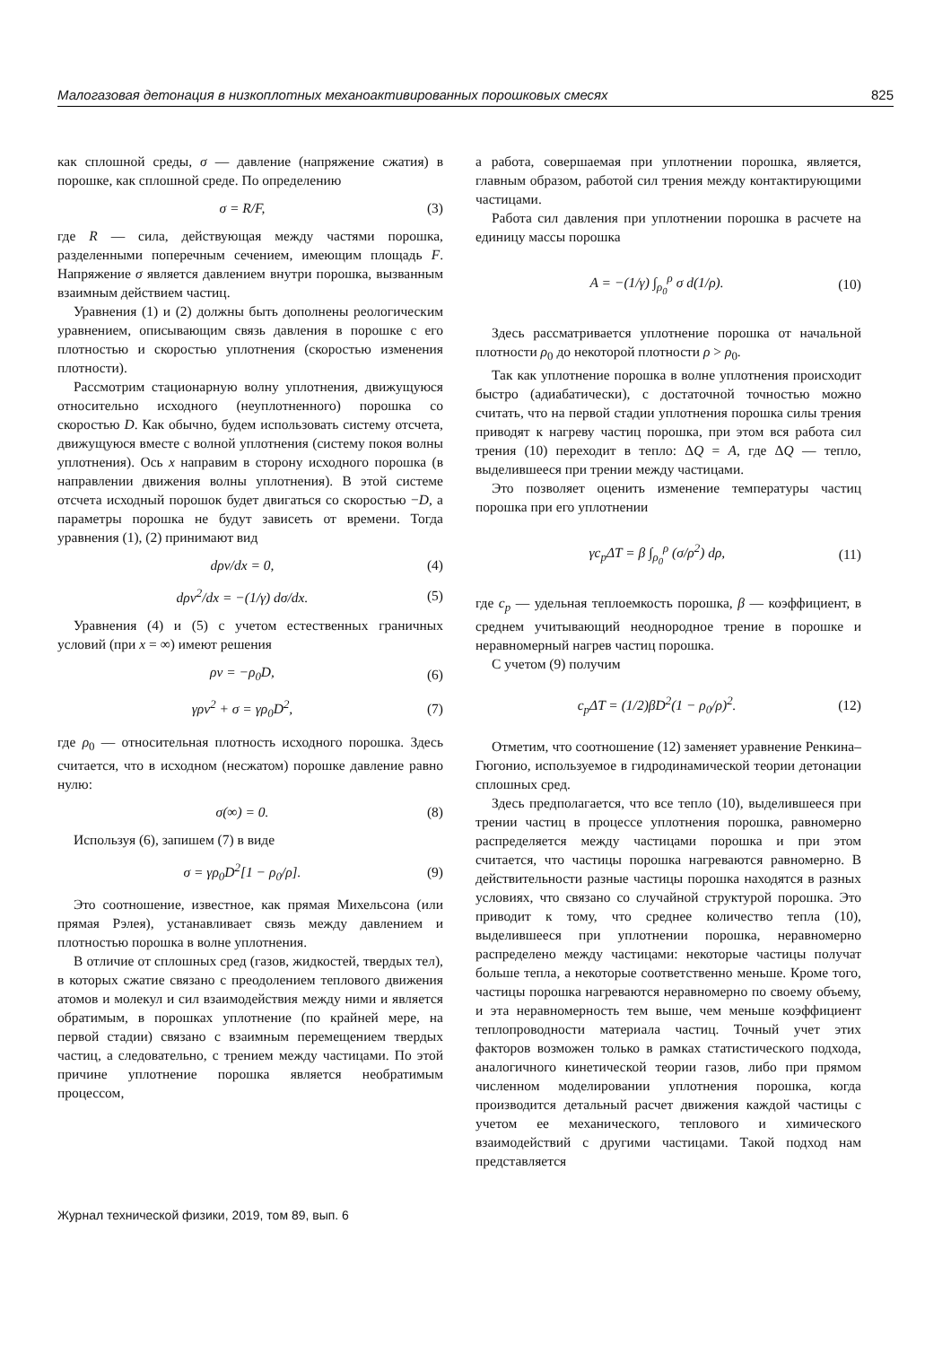Малогазовая детонация в низкоплотных механоактивированных порошковых смесях 825
как сплошной среды, σ — давление (напряжение сжатия) в порошке, как сплошной среде. По определению
σ = R/F, (3)
где R — сила, действующая между частями порошка, разделенными поперечным сечением, имеющим площадь F. Напряжение σ является давлением внутри порошка, вызванным взаимным действием частиц.
Уравнения (1) и (2) должны быть дополнены реологическим уравнением, описывающим связь давления в порошке с его плотностью и скоростью уплотнения (скоростью изменения плотности).
Рассмотрим стационарную волну уплотнения, движущуюся относительно исходного (неуплотненного) порошка со скоростью D. Как обычно, будем использовать систему отсчета, движущуюся вместе с волной уплотнения (систему покоя волны уплотнения). Ось x направим в сторону исходного порошка (в направлении движения волны уплотнения). В этой системе отсчета исходный порошок будет двигаться со скоростью −D, а параметры порошка не будут зависеть от времени. Тогда уравнения (1), (2) принимают вид
dρv/dx = 0, (4)
dρv<sup>2</sup>/dx = −(1/γ) dσ/dx. (5)
Уравнения (4) и (5) с учетом естественных граничных условий (при x = ∞) имеют решения
ρv = −ρ<sub>0</sub>D, (6)
γρv<sup>2</sup> + σ = γρ<sub>0</sub>D<sup>2</sup>, (7)
где ρ<sub>0</sub> — относительная плотность исходного порошка. Здесь считается, что в исходном (несжатом) порошке давление равно нулю:
σ(∞) = 0. (8)
Используя (6), запишем (7) в виде
σ = γρ<sub>0</sub>D<sup>2</sup>[1 − ρ<sub>0</sub>/ρ]. (9)
Это соотношение, известное, как прямая Михельсона (или прямая Рэлея), устанавливает связь между давлением и плотностью порошка в волне уплотнения.
В отличие от сплошных сред (газов, жидкостей, твердых тел), в которых сжатие связано с преодолением теплового движения атомов и молекул и сил взаимодействия между ними и является обратимым, в порошках уплотнение (по крайней мере, на первой стадии) связано с взаимным перемещением твердых частиц, а следовательно, с трением между частицами. По этой причине уплотнение порошка является необратимым процессом,
а работа, совершаемая при уплотнении порошка, является, главным образом, работой сил трения между контактирующими частицами.
Работа сил давления при уплотнении порошка в расчете на единицу массы порошка
A = −(1/γ) ∫<sub>ρ<sub>0</sub></sub><sup>ρ</sup> σ d(1/ρ). (10)
Здесь рассматривается уплотнение порошка от начальной плотности ρ<sub>0</sub> до некоторой плотности ρ > ρ<sub>0</sub>.
Так как уплотнение порошка в волне уплотнения происходит быстро (адиабатически), с достаточной точностью можно считать, что на первой стадии уплотнения порошка силы трения приводят к нагреву частиц порошка, при этом вся работа сил трения (10) переходит в тепло: ΔQ = A, где ΔQ — тепло, выделившееся при трении между частицами.
Это позволяет оценить изменение температуры частиц порошка при его уплотнении
γc<sub>p</sub>ΔT = β ∫<sub>ρ<sub>0</sub></sub><sup>ρ</sup> (σ/ρ<sup>2</sup>) dρ, (11)
где c<sub>p</sub> — удельная теплоемкость порошка, β — коэффициент, в среднем учитывающий неоднородное трение в порошке и неравномерный нагрев частиц порошка.
С учетом (9) получим
c<sub>p</sub>ΔT = (1/2)βD<sup>2</sup>(1 − ρ<sub>0</sub>/ρ)<sup>2</sup>. (12)
Отметим, что соотношение (12) заменяет уравнение Ренкина–Гюгонио, используемое в гидродинамической теории детонации сплошных сред.
Здесь предполагается, что все тепло (10), выделившееся при трении частиц в процессе уплотнения порошка, равномерно распределяется между частицами порошка и при этом считается, что частицы порошка нагреваются равномерно. В действительности разные частицы порошка находятся в разных условиях, что связано со случайной структурой порошка. Это приводит к тому, что среднее количество тепла (10), выделившееся при уплотнении порошка, неравномерно распределено между частицами: некоторые частицы получат больше тепла, а некоторые соответственно меньше. Кроме того, частицы порошка нагреваются неравномерно по своему объему, и эта неравномерность тем выше, чем меньше коэффициент теплопроводности материала частиц. Точный учет этих факторов возможен только в рамках статистического подхода, аналогичного кинетической теории газов, либо при прямом численном моделировании уплотнения порошка, когда производится детальный расчет движения каждой частицы с учетом ее механического, теплового и химического взаимодействий с другими частицами. Такой подход нам представляется
Журнал технической физики, 2019, том 89, вып. 6